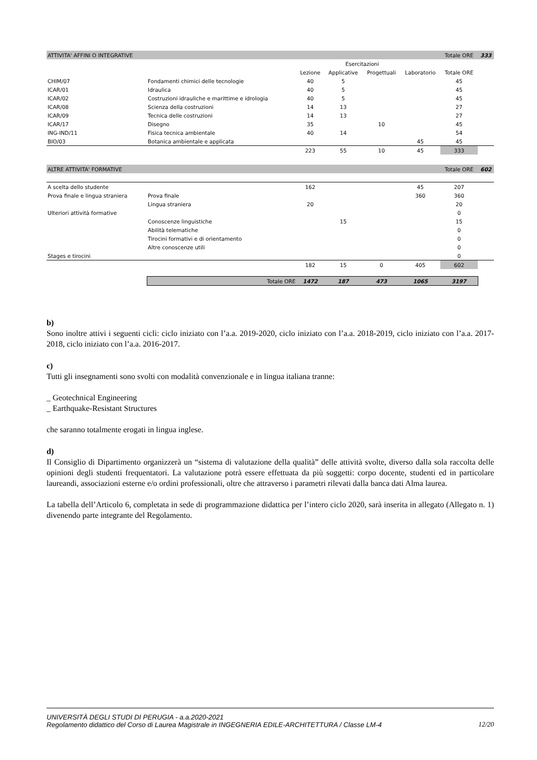| ATTIVITA' AFFINI O INTEGRATIVE | | | | | | Totale ORE | 333 |
| | | | Esercitazioni | | | | |
| | | Lezione | Applicative | Progettuali | Laboratorio | Totale ORE | |
| CHIM/07 | Fondamenti chimici delle tecnologie | 40 | 5 | | | 45 | |
| ICAR/01 | Idraulica | 40 | 5 | | | 45 | |
| ICAR/02 | Costruzioni idrauliche e marittime e idrologia | 40 | 5 | | | 45 | |
| ICAR/08 | Scienza della costruzioni | 14 | 13 | | | 27 | |
| ICAR/09 | Tecnica delle costruzioni | 14 | 13 | | | 27 | |
| ICAR/17 | Disegno | 35 | | 10 | | 45 | |
| ING-IND/11 | Fisica tecnica ambientale | 40 | 14 | | | 54 | |
| BIO/03 | Botanica ambientale e applicata | | | | 45 | 45 | |
| | | 223 | 55 | 10 | 45 | 333 | |
| ALTRE ATTIVITA' FORMATIVE | | | | | | Totale ORE | 602 |
| A scelta dello studente | | 162 | | | 45 | 207 | |
| Prova finale e lingua straniera | Prova finale | | | | 360 | 360 | |
| | Lingua straniera | 20 | | | | 20 | |
| Ulteriori attività formative | | | | | | 0 | |
| | Conoscenze linguistiche | | 15 | | | 15 | |
| | Abilità telematiche | | | | | 0 | |
| | Tirocini formativi e di orientamento | | | | | 0 | |
| | Altre conoscenze utili | | | | | 0 | |
| Stages e tirocini | | | | | | 0 | |
| | | 182 | 15 | 0 | 405 | 602 | |
| | Totale ORE | 1472 | 187 | 473 | 1065 | 3197 | |
b)
Sono inoltre attivi i seguenti cicli: ciclo iniziato con l’a.a. 2019-2020, ciclo iniziato con l’a.a. 2018-2019, ciclo iniziato con l’a.a. 2017-2018, ciclo iniziato con l’a.a. 2016-2017.
c)
Tutti gli insegnamenti sono svolti con modalità convenzionale e in lingua italiana tranne:
_ Geotechnical Engineering
_ Earthquake-Resistant Structures
che saranno totalmente erogati in lingua inglese.
d)
Il Consiglio di Dipartimento organizzerà un “sistema di valutazione della qualità” delle attività svolte, diverso dalla sola raccolta delle opinioni degli studenti frequentatori. La valutazione potrà essere effettuata da più soggetti: corpo docente, studenti ed in particolare laureandi, associazioni esterne e/o ordini professionali, oltre che attraverso i parametri rilevati dalla banca dati Alma laurea.
La tabella dell’Articolo 6, completata in sede di programmazione didattica per l’intero ciclo 2020, sarà inserita in allegato (Allegato n. 1) divenendo parte integrante del Regolamento.
UNIVERSITÀ DEGLI STUDI DI PERUGIA - a.a.2020-2021
Regolamento didattico del Corso di Laurea Magistrale in INGEGNERIA EDILE-ARCHITETTURA / Classe LM-4
12/20